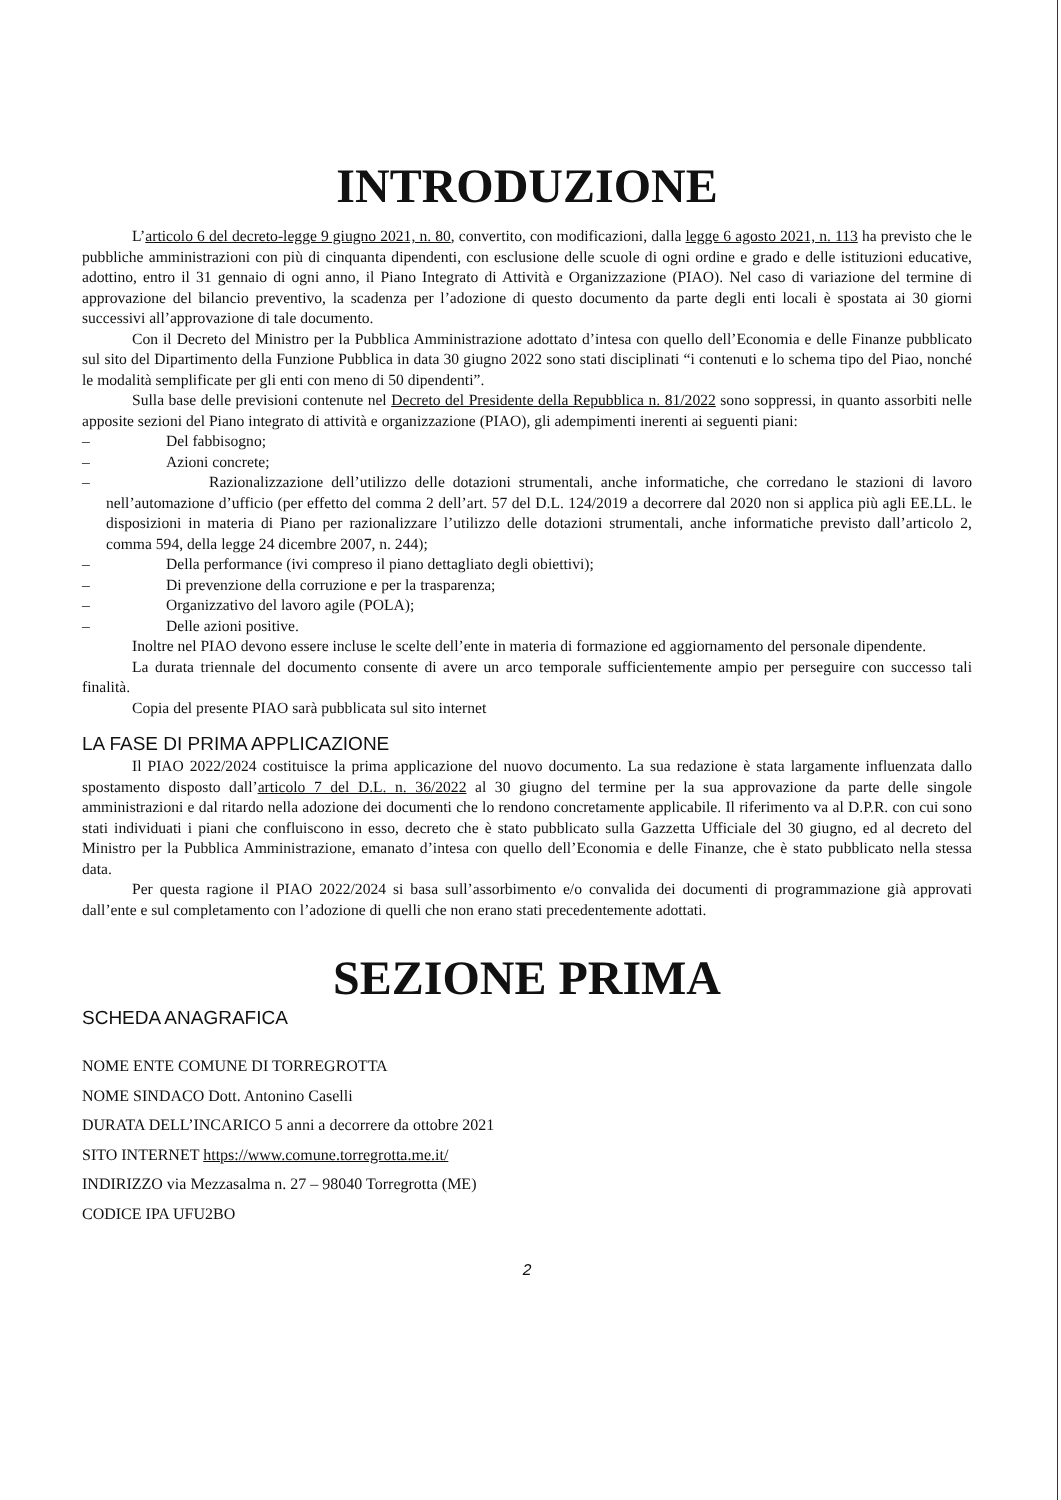INTRODUZIONE
L’articolo 6 del decreto-legge 9 giugno 2021, n. 80, convertito, con modificazioni, dalla legge 6 agosto 2021, n. 113 ha previsto che le pubbliche amministrazioni con più di cinquanta dipendenti, con esclusione delle scuole di ogni ordine e grado e delle istituzioni educative, adottino, entro il 31 gennaio di ogni anno, il Piano Integrato di Attività e Organizzazione (PIAO). Nel caso di variazione del termine di approvazione del bilancio preventivo, la scadenza per l’adozione di questo documento da parte degli enti locali è spostata ai 30 giorni successivi all’approvazione di tale documento.
Con il Decreto del Ministro per la Pubblica Amministrazione adottato d’intesa con quello dell’Economia e delle Finanze pubblicato sul sito del Dipartimento della Funzione Pubblica in data 30 giugno 2022 sono stati disciplinati “i contenuti e lo schema tipo del Piao, nonché le modalità semplificate per gli enti con meno di 50 dipendenti”.
Sulla base delle previsioni contenute nel Decreto del Presidente della Repubblica n. 81/2022 sono soppressi, in quanto assorbiti nelle apposite sezioni del Piano integrato di attività e organizzazione (PIAO), gli adempimenti inerenti ai seguenti piani:
– Del fabbisogno;
– Azioni concrete;
– Razionalizzazione dell’utilizzo delle dotazioni strumentali, anche informatiche, che corredano le stazioni di lavoro nell’automazione d’ufficio (per effetto del comma 2 dell’art. 57 del D.L. 124/2019 a decorrere dal 2020 non si applica più agli EE.LL. le disposizioni in materia di Piano per razionalizzare l’utilizzo delle dotazioni strumentali, anche informatiche previsto dall’articolo 2, comma 594, della legge 24 dicembre 2007, n. 244);
– Della performance (ivi compreso il piano dettagliato degli obiettivi);
– Di prevenzione della corruzione e per la trasparenza;
– Organizzativo del lavoro agile (POLA);
– Delle azioni positive.
Inoltre nel PIAO devono essere incluse le scelte dell’ente in materia di formazione ed aggiornamento del personale dipendente.
La durata triennale del documento consente di avere un arco temporale sufficientemente ampio per perseguire con successo tali finalità.
Copia del presente PIAO sarà pubblicata sul sito internet
LA FASE DI PRIMA APPLICAZIONE
Il PIAO 2022/2024 costituisce la prima applicazione del nuovo documento. La sua redazione è stata largamente influenzata dallo spostamento disposto dall’articolo 7 del D.L. n. 36/2022 al 30 giugno del termine per la sua approvazione da parte delle singole amministrazioni e dal ritardo nella adozione dei documenti che lo rendono concretamente applicabile. Il riferimento va al D.P.R. con cui sono stati individuati i piani che confluiscono in esso, decreto che è stato pubblicato sulla Gazzetta Ufficiale del 30 giugno, ed al decreto del Ministro per la Pubblica Amministrazione, emanato d’intesa con quello dell’Economia e delle Finanze, che è stato pubblicato nella stessa data.
Per questa ragione il PIAO 2022/2024 si basa sull’assorbimento e/o convalida dei documenti di programmazione già approvati dall’ente e sul completamento con l’adozione di quelli che non erano stati precedentemente adottati.
SEZIONE PRIMA
SCHEDA ANAGRAFICA
NOME ENTE COMUNE DI TORREGROTTA
NOME SINDACO Dott. Antonino Caselli
DURATA DELL’INCARICO 5 anni a decorrere da ottobre 2021
SITO INTERNET https://www.comune.torregrotta.me.it/
INDIRIZZO via Mezzasalma n. 27 – 98040 Torregrotta (ME)
CODICE IPA UFU2BO
2